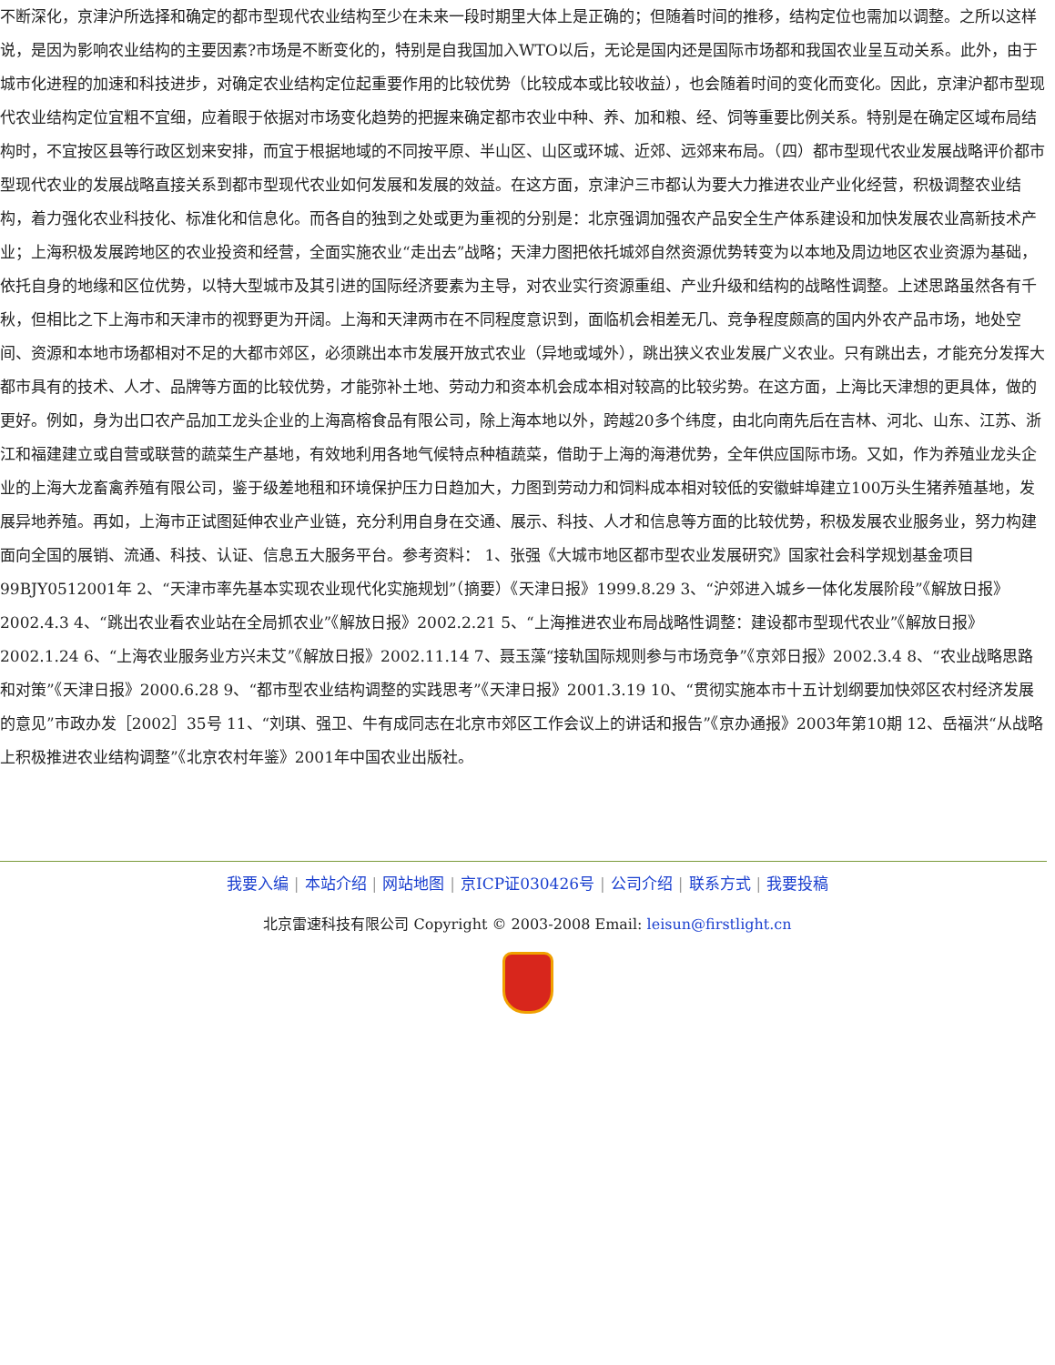不断深化，京津沪所选择和确定的都市型现代农业结构至少在未来一段时期里大体上是正确的；但随着时间的推移，结构定位也需加以调整。之所以这样说，是因为影响农业结构的主要因素?市场是不断变化的，特别是自我国加入WTO以后，无论是国内还是国际市场都和我国农业呈互动关系。此外，由于城市化进程的加速和科技进步，对确定农业结构定位起重要作用的比较优势（比较成本或比较收益），也会随着时间的变化而变化。因此，京津沪都市型现代农业结构定位宜粗不宜细，应着眼于依据对市场变化趋势的把握来确定都市农业中种、养、加和粮、经、饲等重要比例关系。特别是在确定区域布局结构时，不宜按区县等行政区划来安排，而宜于根据地域的不同按平原、半山区、山区或环城、近郊、远郊来布局。（四）都市型现代农业发展战略评价都市型现代农业的发展战略直接关系到都市型现代农业如何发展和发展的效益。在这方面，京津沪三市都认为要大力推进农业产业化经营，积极调整农业结构，着力强化农业科技化、标准化和信息化。而各自的独到之处或更为重视的分别是：北京强调加强农产品安全生产体系建设和加快发展农业高新技术产业；上海积极发展跨地区的农业投资和经营，全面实施农业“走出去”战略；天津力图把依托城郊自然资源优势转变为以本地及周边地区农业资源为基础，依托自身的地缘和区位优势，以特大型城市及其引进的国际经济要素为主导，对农业实行资源重组、产业升级和结构的战略性调整。上述思路虽然各有千秋，但相比之下上海市和天津市的视野更为开阔。上海和天津两市在不同程度意识到，面临机会相差无几、竞争程度颇高的国内外农产品市场，地处空间、资源和本地市场都相对不足的大都市郊区，必须跳出本市发展开放式农业（异地或域外），跳出狭义农业发展广义农业。只有跳出去，才能充分发挥大都市具有的技术、人才、品牌等方面的比较优势，才能弥补土地、劳动力和资本机会成本相对较高的比较劣势。在这方面，上海比天津想的更具体，做的更好。例如，身为出口农产品加工龙头企业的上海高榕食品有限公司，除上海本地以外，跨越20多个纬度，由北向南先后在吉林、河北、山东、江苏、浙江和福建建立或自营或联营的蔬菜生产基地，有效地利用各地气候特点种植蔬菜，借助于上海的海港优势，全年供应国际市场。又如，作为养殖业龙头企业的上海大龙畜禽养殖有限公司，鉴于级差地租和环境保护压力日趋加大，力图到劳动力和饲料成本相对较低的安徽蚌埠建立100万头生猪养殖基地，发展异地养殖。再如，上海市正试图延伸农业产业链，充分利用自身在交通、展示、科技、人才和信息等方面的比较优势，积极发展农业服务业，努力构建面向全国的展销、流通、科技、认证、信息五大服务平台。参考资料： 1、张强《大城市地区都市型农业发展研究》国家社会科学规划基金项目99BJY0512001年 2、“天津市率先基本实现农业现代化实施规划”（摘要）《天津日报》1999.8.29 3、“沪郊进入城乡一体化发展阶段”《解放日报》2002.4.3 4、“跳出农业看农业站在全局抓农业”《解放日报》2002.2.21 5、“上海推进农业布局战略性调整：建设都市型现代农业”《解放日报》2002.1.24 6、“上海农业服务业方兴未艾”《解放日报》2002.11.14 7、聂玉藻“接轨国际规则参与市场竞争”《京郊日报》2002.3.4 8、“农业战略思路和对策”《天津日报》2000.6.28 9、“都市型农业结构调整的实践思考”《天津日报》2001.3.19 10、“贯彻实施本市十五计划纲要加快郊区农村经济发展的意见”市政办发［2002］35号 11、“刘琪、强卫、牛有成同志在北京市郊区工作会议上的讲话和报告”《京办通报》2003年第10期 12、岳福洪“从战略上积极推进农业结构调整”《北京农村年鉴》2001年中国农业出版社。
我要入编 | 本站介绍 | 网站地图 | 京ICP证030426号 | 公司介绍 | 联系方式 | 我要投稿
北京雷速科技有限公司 Copyright © 2003-2008 Email: leisun@firstlight.cn